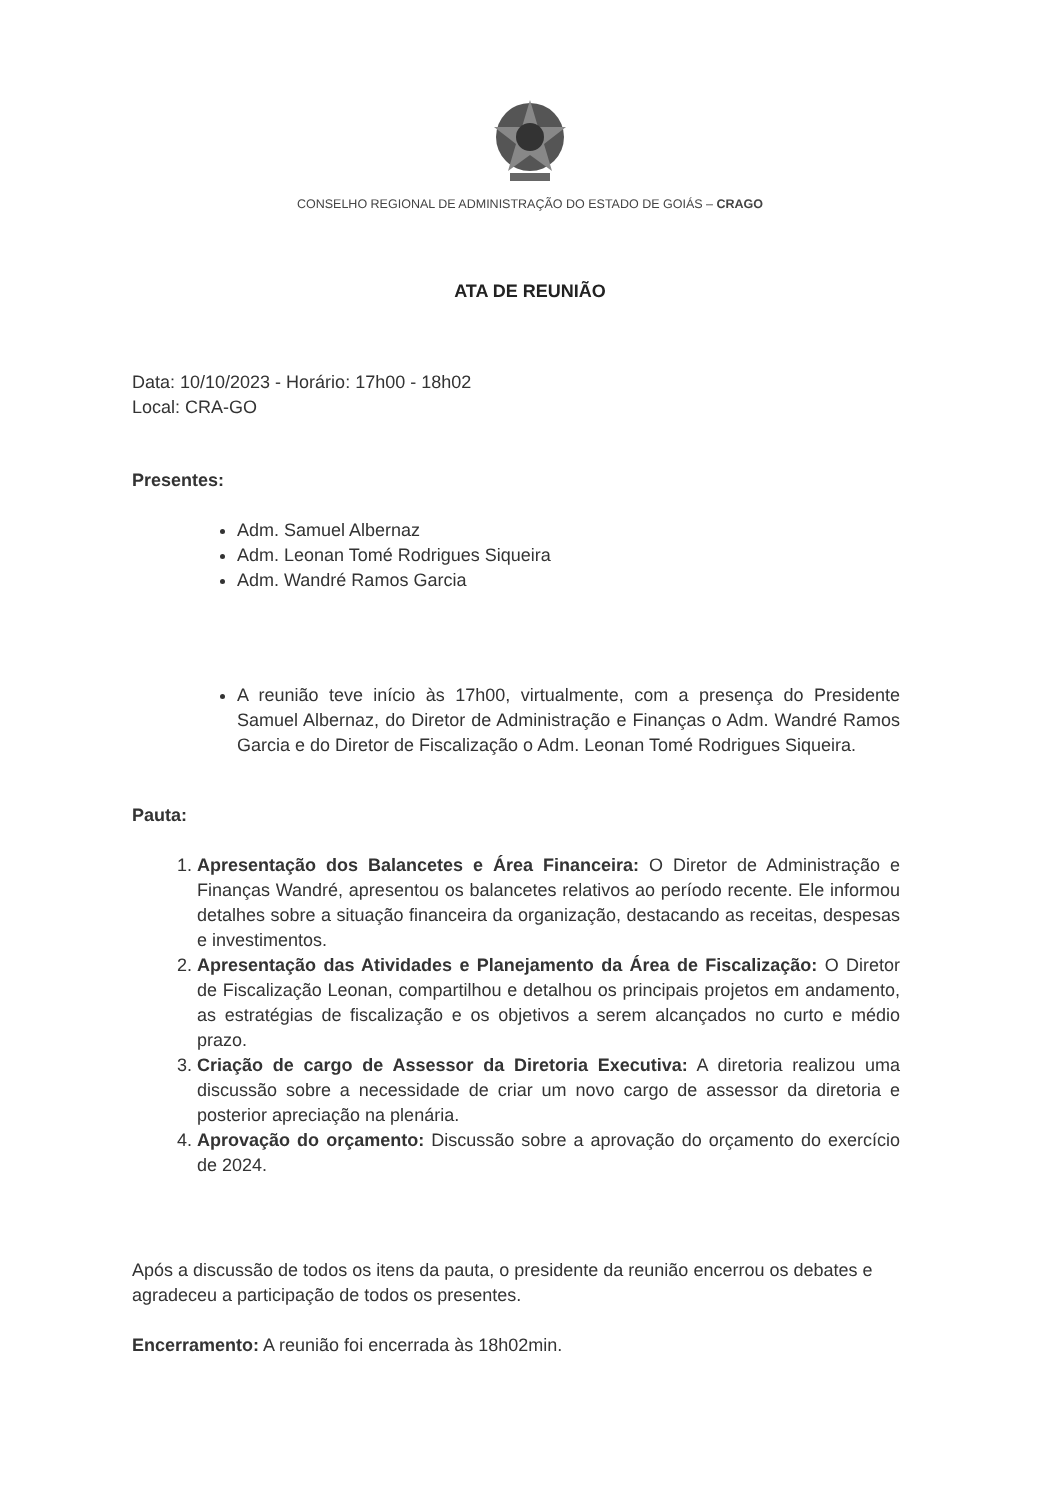CONSELHO REGIONAL DE ADMINISTRAÇÃO DO ESTADO DE GOIÁS – CRAGO
ATA DE REUNIÃO
Data: 10/10/2023 - Horário: 17h00 - 18h02
Local: CRA-GO
Presentes:
Adm. Samuel Albernaz
Adm. Leonan Tomé Rodrigues Siqueira
Adm. Wandré Ramos Garcia
A reunião teve início às 17h00, virtualmente, com a presença do Presidente Samuel Albernaz, do Diretor de Administração e Finanças o Adm. Wandré Ramos Garcia e do Diretor de Fiscalização o Adm. Leonan Tomé Rodrigues Siqueira.
Pauta:
1. Apresentação dos Balancetes e Área Financeira: O Diretor de Administração e Finanças Wandré, apresentou os balancetes relativos ao período recente. Ele informou detalhes sobre a situação financeira da organização, destacando as receitas, despesas e investimentos.
2. Apresentação das Atividades e Planejamento da Área de Fiscalização: O Diretor de Fiscalização Leonan, compartilhou e detalhou os principais projetos em andamento, as estratégias de fiscalização e os objetivos a serem alcançados no curto e médio prazo.
3. Criação de cargo de Assessor da Diretoria Executiva: A diretoria realizou uma discussão sobre a necessidade de criar um novo cargo de assessor da diretoria e posterior apreciação na plenária.
4. Aprovação do orçamento: Discussão sobre a aprovação do orçamento do exercício de 2024.
Após a discussão de todos os itens da pauta, o presidente da reunião encerrou os debates e agradeceu a participação de todos os presentes.
Encerramento: A reunião foi encerrada às 18h02min.